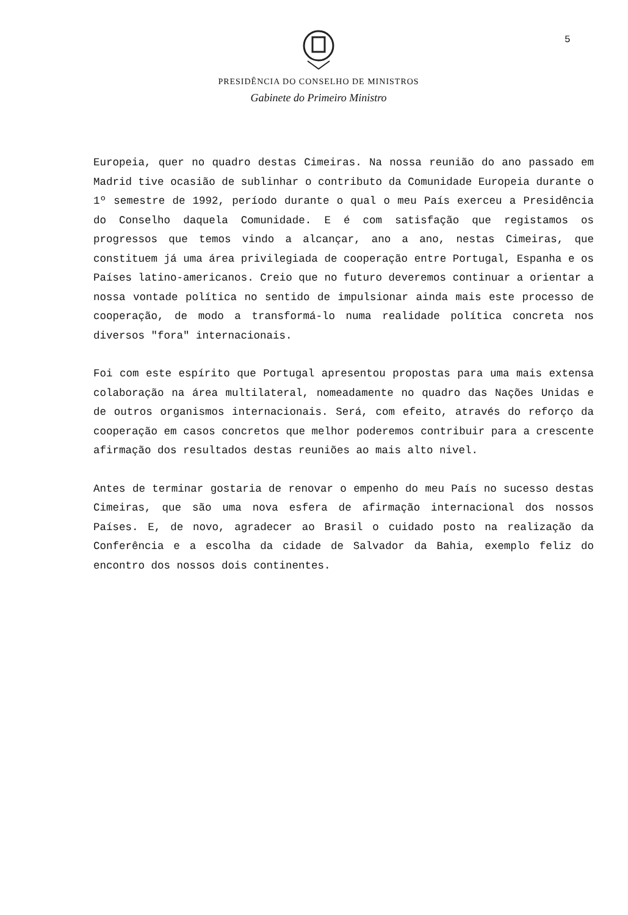5
PRESIDÊNCIA DO CONSELHO DE MINISTROS
Gabinete do Primeiro Ministro
Europeia, quer no quadro destas Cimeiras. Na nossa reunião do ano passado em Madrid tive ocasião de sublinhar o contributo da Comunidade Europeia durante o 1º semestre de 1992, período durante o qual o meu País exerceu a Presidência do Conselho daquela Comunidade. E é com satisfação que registamos os progressos que temos vindo a alcançar, ano a ano, nestas Cimeiras, que constituem já uma área privilegiada de cooperação entre Portugal, Espanha e os Países latino-americanos. Creio que no futuro deveremos continuar a orientar a nossa vontade política no sentido de impulsionar ainda mais este processo de cooperação, de modo a transformá-lo numa realidade política concreta nos diversos "fora" internacionais.
Foi com este espírito que Portugal apresentou propostas para uma mais extensa colaboração na área multilateral, nomeadamente no quadro das Nações Unidas e de outros organismos internacionais. Será, com efeito, através do reforço da cooperação em casos concretos que melhor poderemos contribuir para a crescente afirmação dos resultados destas reuniões ao mais alto nivel.
Antes de terminar gostaria de renovar o empenho do meu País no sucesso destas Cimeiras, que são uma nova esfera de afirmação internacional dos nossos Países. E, de novo, agradecer ao Brasil o cuidado posto na realização da Conferência e a escolha da cidade de Salvador da Bahia, exemplo feliz do encontro dos nossos dois continentes.